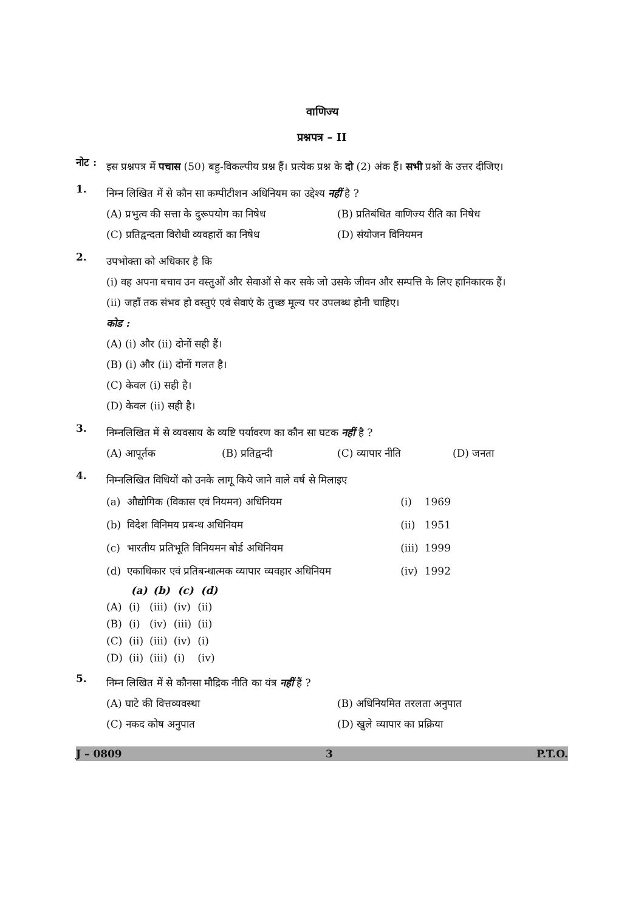वाणिज्य
प्रश्नपत्र – II
नोट :
इस प्रश्नपत्र में पचास (50) बहु-विकल्पीय प्रश्न हैं। प्रत्येक प्रश्न के दो (2) अंक हैं। सभी प्रश्नों के उत्तर दीजिए।
1.
निम्न लिखित में से कौन सा कम्पीटीशन अधिनियम का उद्देश्य नहीं है ?
(A) प्रभुत्व की सत्ता के दुरूपयोग का निषेध
(B) प्रतिबंधित वाणिज्य रीति का निषेध
(C) प्रतिद्वन्दता विरोधी व्यवहारों का निषेध
(D) संयोजन विनियमन
2.
उपभोक्ता को अधिकार है कि
(i) वह अपना बचाव उन वस्तुओं और सेवाओं से कर सके जो उसके जीवन और सम्पत्ति के लिए हानिकारक हैं।
(ii) जहाँ तक संभव हो वस्तुएं एवं सेवाएं के तुच्छ मूल्य पर उपलब्ध होनी चाहिए।
कोड :
(A) (i) और (ii) दोनों सही हैं।
(B) (i) और (ii) दोनों गलत है।
(C) केवल (i) सही है।
(D) केवल (ii) सही है।
3.
निम्नलिखित में से व्यवसाय के व्यष्टि पर्यावरण का कौन सा घटक नहीं है ?
(A) आपूर्तक
(B) प्रतिद्वन्दी
(C) व्यापार नीति
(D) जनता
4.
निम्नलिखित विधियों को उनके लागू किये जाने वाले वर्ष से मिलाइए
| (a) | औद्योगिक (विकास एवं नियमन) अधिनियम | (i) | 1969 |
| (b) | विदेश विनिमय प्रबन्ध अधिनियम | (ii) | 1951 |
| (c) | भारतीय प्रतिभूति विनियमन बोर्ड अधिनियम | (iii) | 1999 |
| (d) | एकाधिकार एवं प्रतिबन्धात्मक व्यापार व्यवहार अधिनियम | (iv) | 1992 |
| | (a) | (b) | (c) | (d) |
| --- | --- | --- | --- | --- |
| (A) | (i) | (iii) | (iv) | (ii) |
| (B) | (i) | (iv) | (iii) | (ii) |
| (C) | (ii) | (iii) | (iv) | (i) |
| (D) | (ii) | (iii) | (i) | (iv) |
5.
निम्न लिखित में से कौनसा मौद्रिक नीति का यंत्र नहीं हैं ?
(A) घाटे की वित्तव्यवस्था
(B) अधिनियमित तरलता अनुपात
(C) नकद कोष अनुपात
(D) खुले व्यापार का प्रक्रिया
J – 0809 3 P.T.O.